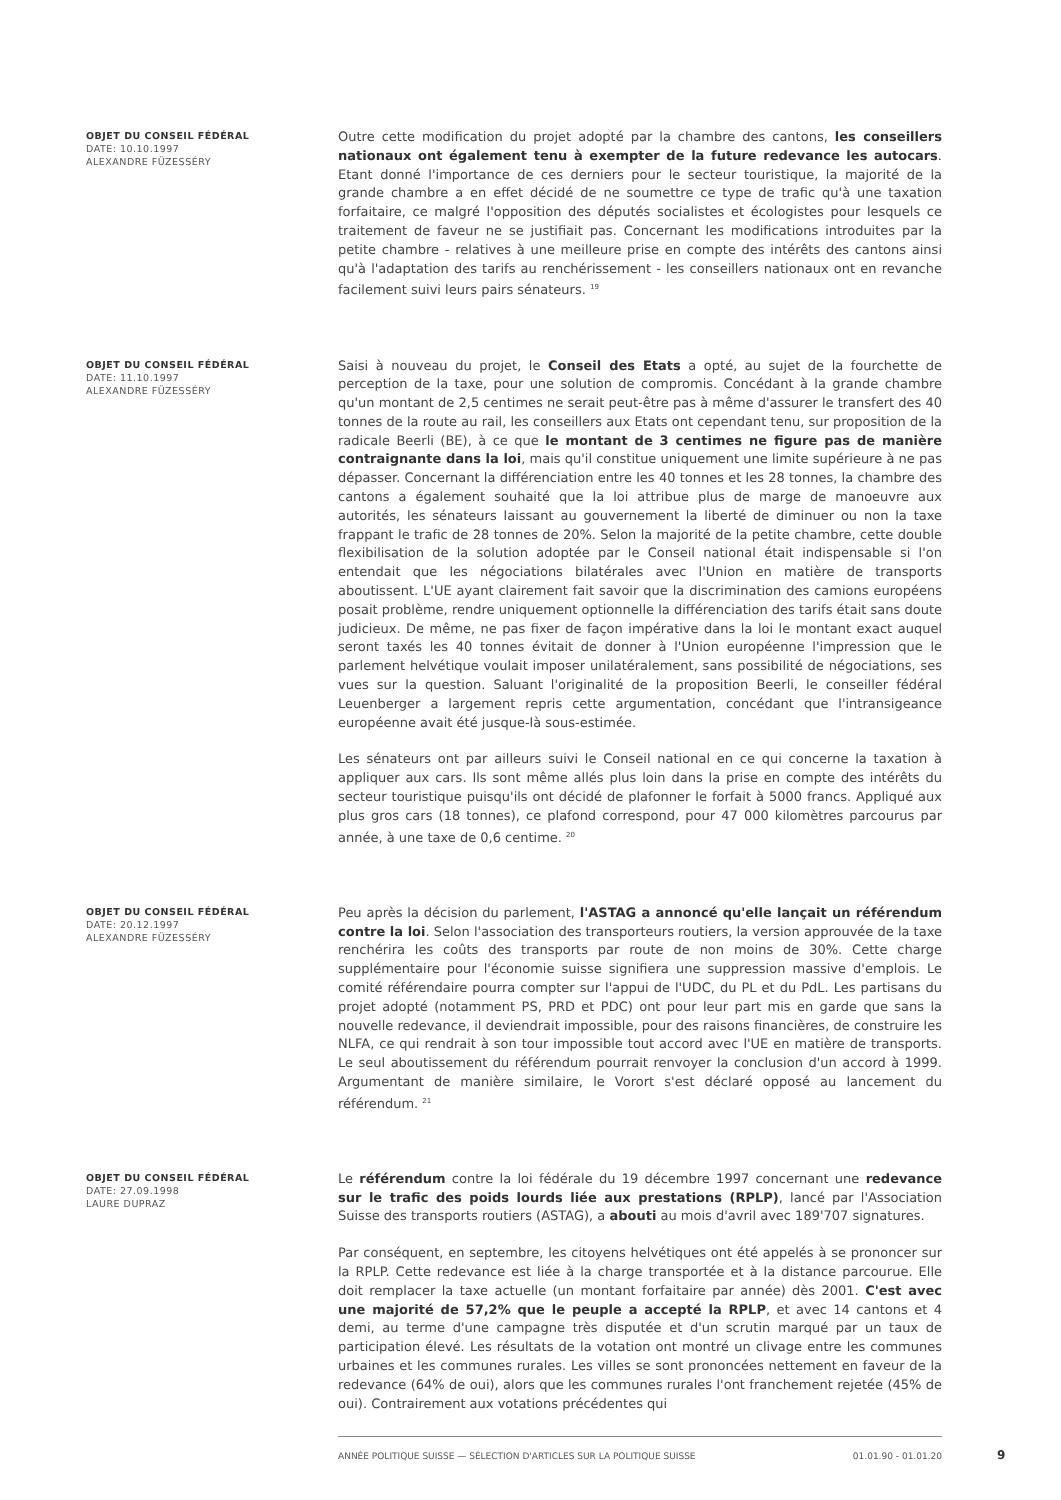OBJET DU CONSEIL FÉDÉRAL
DATE: 10.10.1997
ALEXANDRE FÜZESSÉRY
Outre cette modification du projet adopté par la chambre des cantons, les conseillers nationaux ont également tenu à exempter de la future redevance les autocars. Etant donné l'importance de ces derniers pour le secteur touristique, la majorité de la grande chambre a en effet décidé de ne soumettre ce type de trafic qu'à une taxation forfaitaire, ce malgré l'opposition des députés socialistes et écologistes pour lesquels ce traitement de faveur ne se justifiait pas. Concernant les modifications introduites par la petite chambre - relatives à une meilleure prise en compte des intérêts des cantons ainsi qu'à l'adaptation des tarifs au renchérissement - les conseillers nationaux ont en revanche facilement suivi leurs pairs sénateurs. <sup>19</sup>
OBJET DU CONSEIL FÉDÉRAL
DATE: 11.10.1997
ALEXANDRE FÜZESSÉRY
Saisi à nouveau du projet, le Conseil des Etats a opté, au sujet de la fourchette de perception de la taxe, pour une solution de compromis. Concédant à la grande chambre qu'un montant de 2,5 centimes ne serait peut-être pas à même d'assurer le transfert des 40 tonnes de la route au rail, les conseillers aux Etats ont cependant tenu, sur proposition de la radicale Beerli (BE), à ce que le montant de 3 centimes ne figure pas de manière contraignante dans la loi, mais qu'il constitue uniquement une limite supérieure à ne pas dépasser. Concernant la différenciation entre les 40 tonnes et les 28 tonnes, la chambre des cantons a également souhaité que la loi attribue plus de marge de manoeuvre aux autorités, les sénateurs laissant au gouvernement la liberté de diminuer ou non la taxe frappant le trafic de 28 tonnes de 20%. Selon la majorité de la petite chambre, cette double flexibilisation de la solution adoptée par le Conseil national était indispensable si l'on entendait que les négociations bilatérales avec l'Union en matière de transports aboutissent. L'UE ayant clairement fait savoir que la discrimination des camions européens posait problème, rendre uniquement optionnelle la différenciation des tarifs était sans doute judicieux. De même, ne pas fixer de façon impérative dans la loi le montant exact auquel seront taxés les 40 tonnes évitait de donner à l'Union européenne l'impression que le parlement helvétique voulait imposer unilatéralement, sans possibilité de négociations, ses vues sur la question. Saluant l'originalité de la proposition Beerli, le conseiller fédéral Leuenberger a largement repris cette argumentation, concédant que l'intransigeance européenne avait été jusque-là sous-estimée.
Les sénateurs ont par ailleurs suivi le Conseil national en ce qui concerne la taxation à appliquer aux cars. Ils sont même allés plus loin dans la prise en compte des intérêts du secteur touristique puisqu'ils ont décidé de plafonner le forfait à 5000 francs. Appliqué aux plus gros cars (18 tonnes), ce plafond correspond, pour 47 000 kilomètres parcourus par année, à une taxe de 0,6 centime. <sup>20</sup>
OBJET DU CONSEIL FÉDÉRAL
DATE: 20.12.1997
ALEXANDRE FÜZESSÉRY
Peu après la décision du parlement, l'ASTAG a annoncé qu'elle lançait un référendum contre la loi. Selon l'association des transporteurs routiers, la version approuvée de la taxe renchérira les coûts des transports par route de non moins de 30%. Cette charge supplémentaire pour l'économie suisse signifiera une suppression massive d'emplois. Le comité référendaire pourra compter sur l'appui de l'UDC, du PL et du PdL. Les partisans du projet adopté (notamment PS, PRD et PDC) ont pour leur part mis en garde que sans la nouvelle redevance, il deviendrait impossible, pour des raisons financières, de construire les NLFA, ce qui rendrait à son tour impossible tout accord avec l'UE en matière de transports. Le seul aboutissement du référendum pourrait renvoyer la conclusion d'un accord à 1999. Argumentant de manière similaire, le Vorort s'est déclaré opposé au lancement du référendum. <sup>21</sup>
OBJET DU CONSEIL FÉDÉRAL
DATE: 27.09.1998
LAURE DUPRAZ
Le référendum contre la loi fédérale du 19 décembre 1997 concernant une redevance sur le trafic des poids lourds liée aux prestations (RPLP), lancé par l'Association Suisse des transports routiers (ASTAG), a abouti au mois d'avril avec 189'707 signatures.
Par conséquent, en septembre, les citoyens helvétiques ont été appelés à se prononcer sur la RPLP. Cette redevance est liée à la charge transportée et à la distance parcourue. Elle doit remplacer la taxe actuelle (un montant forfaitaire par année) dès 2001. C'est avec une majorité de 57,2% que le peuple a accepté la RPLP, et avec 14 cantons et 4 demi, au terme d'une campagne très disputée et d'un scrutin marqué par un taux de participation élevé. Les résultats de la votation ont montré un clivage entre les communes urbaines et les communes rurales. Les villes se sont prononcées nettement en faveur de la redevance (64% de oui), alors que les communes rurales l'ont franchement rejetée (45% de oui). Contrairement aux votations précédentes qui
ANNÉE POLITIQUE SUISSE — SÉLECTION D'ARTICLES SUR LA POLITIQUE SUISSE 01.01.90 - 01.01.20
9